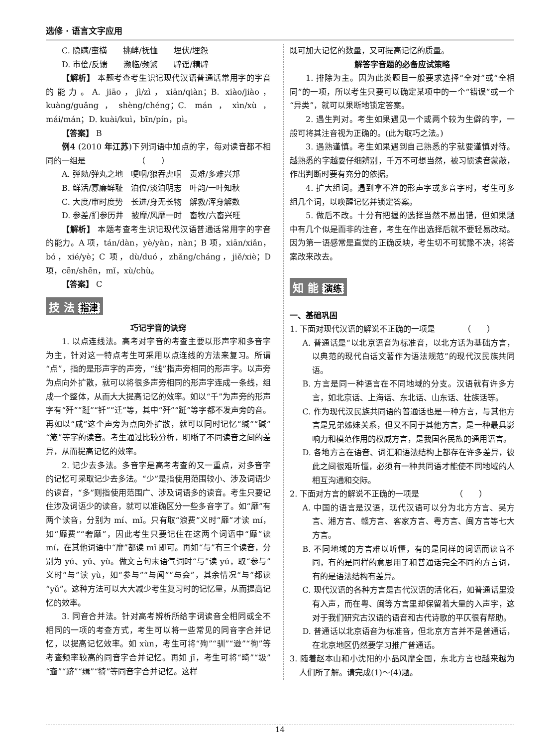选修 · 语言文字应用
C. 隐瞒/蛮横　　挑衅/抚恤　　埋伏/埋怨
D. 市侩/反馈　　濒临/频繁　　辟谣/精辟
【解析】 本题考查考生识记现代汉语普通话常用字的字音的能力。A. jiāo，jì/zì，xiān/qiàn；B. xiào/jiào，kuàng/guǎng，shèng/chéng；C. mán，xìn/xù，mái/mán；D. kuài/kuì，bīn/pín，pì。
【答案】 B
例4 (2010 年江苏)下列词语中加点的字，每对读音都不相同的一组是　　　　　　　（　　）
A. 弹劾/弹丸之地　哽咽/狼吞虎咽　责难/多难兴邦
B. 鲜活/寡廉鲜耻　泊位/淡泊明志　叶韵/一叶知秋
C. 大度/审时度势　长进/身无长物　解救/浑身解数
D. 参差/扪参历井　披靡/风靡一时　畜牧/六畜兴旺
【解析】 本题考查考生识记现代汉语普通话常用字的字音的能力。A 项，tán/dàn，yè/yàn，nàn；B 项，xiān/xiǎn，bó，xié/yè；C 项，dù/duó，zhǎng/cháng，jiě/xiè；D 项，cēn/shēn，mǐ，xù/chù。
【答案】 C
技 法 指津
巧记字音的诀窍
1. 以点连线法。高考对字音的考查主要以形声字和多音字为主，针对这一特点考生可采用以点连线的方法来复习。所谓“点”，指的是形声字的声旁，“线”指声旁相同的形声字。以声旁为点向外扩散，就可以将很多声旁相同的形声字连成一条线，组成一个整体，从而大大提高记忆的效率。如以“千”为声旁的形声字有“歼”“跹”“钎”“迁”等，其中“歼”“跹”等字都不发声旁的音。再如以“咸”这个声旁为点向外扩散，就可以同时记忆“缄”“碱”“箴”等字的读音。考生通过比较分析，明晰了不同读音之间的差异，从而提高记忆的效率。
2. 记少去多法。多音字是高考考查的又一重点，对多音字的记忆可采取记少去多法。“少”是指使用范围较小、涉及词语少的读音，“多”则指使用范围广、涉及词语多的读音。考生只要记住涉及词语少的读音，就可以准确区分一些多音字了。如“靡”有两个读音，分别为 mí、mǐ。只有取“浪费”义时“靡”才读 mí，如“靡费”“奢靡”，因此考生只要记住在这两个词语中“靡”读 mí，在其他词语中“靡”都读 mǐ 即可。再如“与”有三个读音，分别为 yú、yǔ、yù。做文言句末语气词时“与”读 yú，取“参与”义时“与”读 yù，如“参与”“与闻”“与会”，其余情况“与”都读“yǔ”。这种方法可以大大减少考生复习时的记忆量，从而提高记忆的效率。
3. 同音合并法。针对高考辨析所给字词读音全相同或全不相同的一项的考查方式，考生可以将一些常见的同音字合并记忆，以提高记忆效率。如 xùn，考生可将“殉”“驯”“逊”“徇”等考查频率较高的同音字合并记忆。再如 jī，考生可将“畸”“圾”“齑”“跻”“缉”“犄”等同音字合并记忆。这样
既可加大记忆的数量，又可提高记忆的质量。
解答字音题的必备应试策略
1. 排除为主。因为此类题目一般要求选择“全对”或“全相同”的一项，所以考生只要可以确定某项中的一个“错误”或一个“异类”，就可以果断地锁定答案。
2. 遇生判对。考生如果遇见一个或两个较为生僻的字，一般可将其注音视为正确的。(此为取巧之法。)
3. 遇熟谨慎。考生如果遇到自己熟悉的字就要谨慎对待。越熟悉的字越要仔细辨别，千万不可想当然，被习惯读音蒙蔽，作出判断时要有充分的依据。
4. 扩大组词。遇到拿不准的形声字或多音字时，考生可多组几个词，以唤醒记忆并锁定答案。
5. 做后不改。十分有把握的选择当然不易出错，但如果题中有几个似是而非的注音，考生在作出选择后就不要轻易改动。因为第一语感常是直觉的正确反映，考生切不可犹豫不决，将答案改来改去。
知 能 演练
一、基础巩固
1. 下面对现代汉语的解说不正确的一项是　　　　（　　）
A. 普通话是“以北京语音为标准音，以北方话为基础方言，以典范的现代白话文著作为语法规范”的现代汉民族共同语。
B. 方言是同一种语言在不同地域的分支。汉语就有许多方言，如北京话、上海话、东北话、山东话、壮族话等。
C. 作为现代汉民族共同语的普通话也是一种方言，与其他方言是兄弟姊妹关系，但又不同于其他方言，是一种最具影响力和模范作用的权威方言，是我国各民族的通用语言。
D. 各地方言在语音、词汇和语法结构上都存在许多差异，彼此之间很难听懂，必须有一种共同语才能使不同地域的人相互沟通和交际。
2. 下面对方言的解说不正确的一项是　　　　　（　　）
A. 中国的语言是汉语，现代汉语可以分为北方方言、吴方言、湘方言、赣方言、客家方言、粤方言、闽方言等七大方言。
B. 不同地域的方言难以听懂，有的是同样的词语而读音不同，有的是同样的意思用了和普通话完全不同的方言词，有的是语法结构有差异。
C. 现代汉语的各种方言是古代汉语的活化石，如普通话里没有入声，而在粤、闽等方言里却保留着大量的入声字，这对于我们研究古汉语的语音和古代诗歌的平仄很有帮助。
D. 普通话以北京语音为标准音，但北京方言并不是普通话，在北京地区仍然要学习推广普通话。
3. 随着赵本山和小沈阳的小品风靡全国，东北方言也越来越为人们所了解。请完成(1)～(4)题。
14